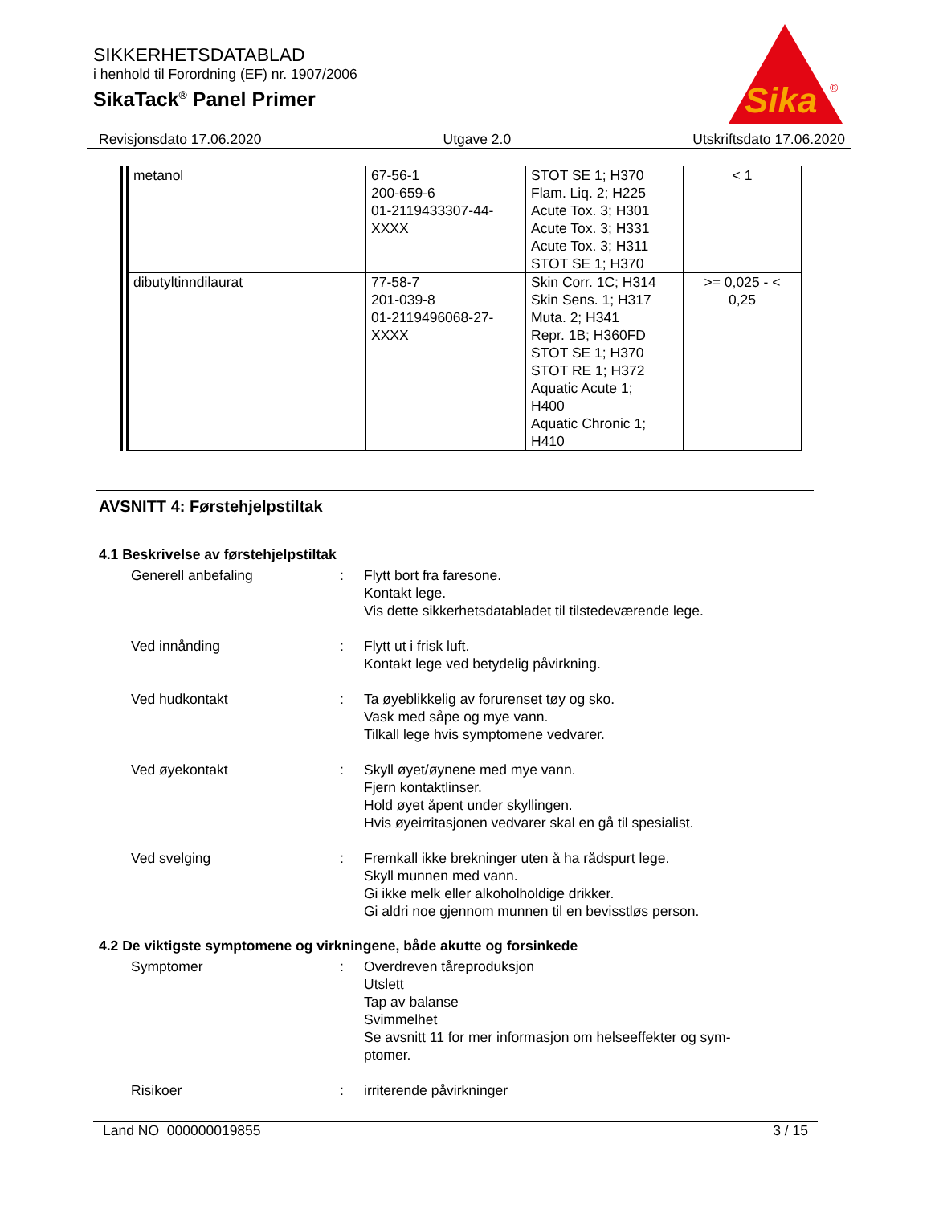SIKKERHETSDATABLAD
i henhold til Forordning (EF) nr. 1907/2006
SikaTack<sup>®</sup> Panel Primer
Sika
®
Revisjonsdato 17.06.2020 Utgave 2.0 Utskriftsdato 17.06.2020
| metanol | 67-56-1 200-659-6 01-2119433307-44- XXXX | STOT SE 1; H370 Flam. Liq. 2; H225 Acute Tox. 3; H301 Acute Tox. 3; H331 Acute Tox. 3; H311 STOT SE 1; H370 | < 1 |
| dibutyltinndilaurat | 77-58-7 201-039-8 01-2119496068-27- XXXX | Skin Corr. 1C; H314 Skin Sens. 1; H317 Muta. 2; H341 Repr. 1B; H360FD STOT SE 1; H370 STOT RE 1; H372 Aquatic Acute 1; H400 Aquatic Chronic 1; H410 | >= 0,025 - < 0,25 |
AVSNITT 4: Førstehjelpstiltak
4.1 Beskrivelse av førstehjelpstiltak
Generell anbefaling : Flytt bort fra faresone.
Kontakt lege.
Vis dette sikkerhetsdatabladet til tilstedeværende lege.
Ved innånding : Flytt ut i frisk luft.
Kontakt lege ved betydelig påvirkning.
Ved hudkontakt : Ta øyeblikkelig av forurenset tøy og sko.
Vask med såpe og mye vann.
Tilkall lege hvis symptomene vedvarer.
Ved øyekontakt : Skyll øyet/øynene med mye vann.
Fjern kontaktlinser.
Hold øyet åpent under skyllingen.
Hvis øyeirritasjonen vedvarer skal en gå til spesialist.
Ved svelging : Fremkall ikke brekninger uten å ha rådspurt lege.
Skyll munnen med vann.
Gi ikke melk eller alkoholholdige drikker.
Gi aldri noe gjennom munnen til en bevisstløs person.
4.2 De viktigste symptomene og virkningene, både akutte og forsinkede
Symptomer : Overdreven tåreproduksjon
Utslett
Tap av balanse
Svimmelhet
Se avsnitt 11 for mer informasjon om helseeffekter og sym-
ptomer.
Risikoer : irriterende påvirkninger
Land NO 000000019855 3 / 15